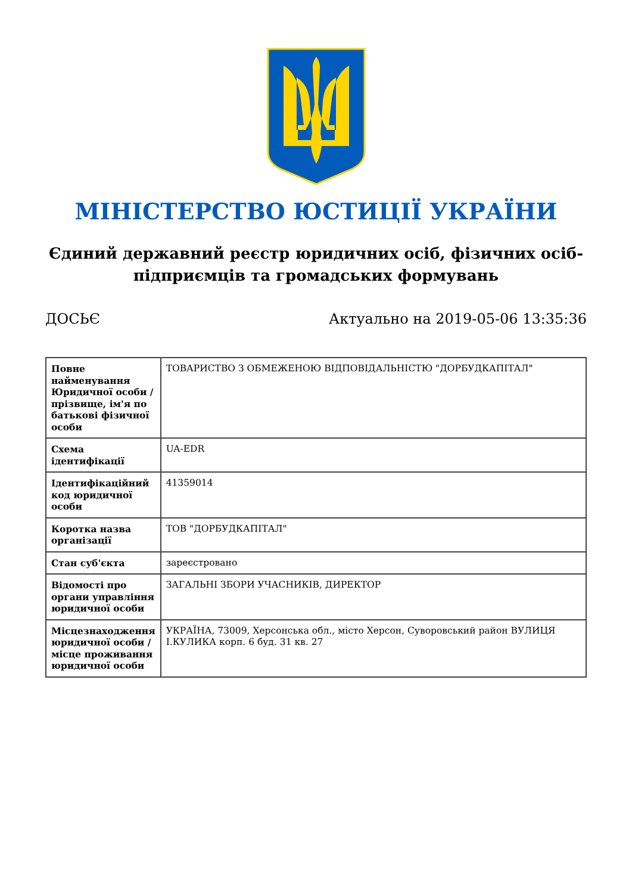МІНІСТЕРСТВО ЮСТИЦІЇ УКРАЇНИ
Єдиний державний реєстр юридичних осіб, фізичних осіб-підприємців та громадських формувань
ДОСЬЄ Актуально на 2019-05-06 13:35:36
| Повне найменування Юридичної особи / прізвище, ім'я по батькові фізичної особи | ТОВАРИСТВО З ОБМЕЖЕНОЮ ВІДПОВІДАЛЬНІСТЮ "ДОРБУДКАПІТАЛ" |
| Схема ідентифікації | UA-EDR |
| Ідентифікаційний код юридичної особи | 41359014 |
| Коротка назва організації | ТОВ "ДОРБУДКАПІТАЛ" |
| Стан суб'єкта | зареєстровано |
| Відомості про органи управління юридичної особи | ЗАГАЛЬНІ ЗБОРИ УЧАСНИКІВ, ДИРЕКТОР |
| Місцезнаходження юридичної особи / місце проживання юридичної особи | УКРАЇНА, 73009, Херсонська обл., місто Херсон, Суворовський район ВУЛИЦЯ І.КУЛИКА корп. 6 буд. 31 кв. 27 |